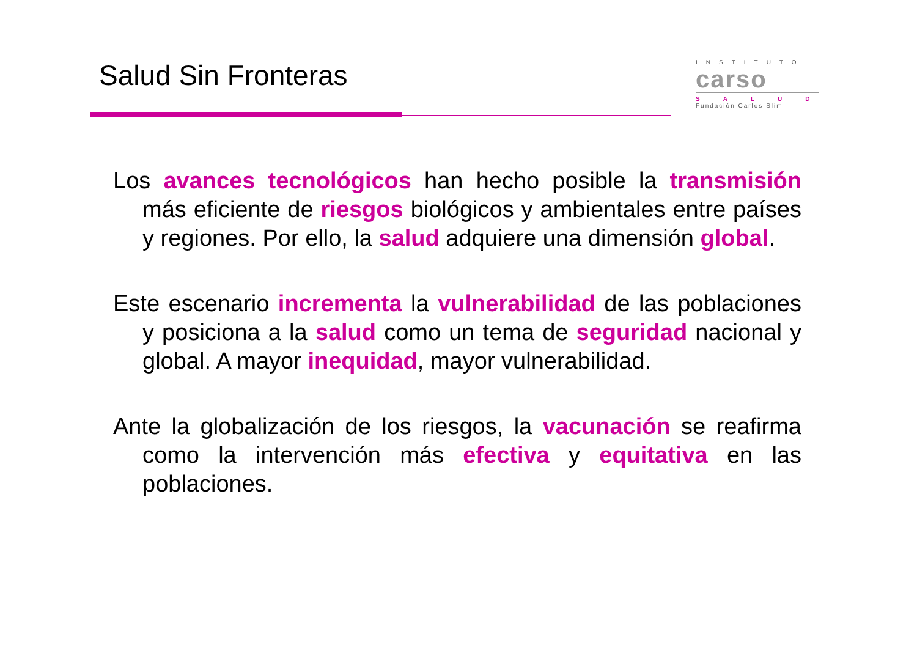Salud Sin Fronteras
INSTITUTO
carso
SALUD
Fundación Carlos Slim
Los avances tecnológicos han hecho posible la transmisión más eficiente de riesgos biológicos y ambientales entre países y regiones. Por ello, la salud adquiere una dimensión global.
Este escenario incrementa la vulnerabilidad de las poblaciones y posiciona a la salud como un tema de seguridad nacional y global. A mayor inequidad, mayor vulnerabilidad.
Ante la globalización de los riesgos, la vacunación se reafirma como la intervención más efectiva y equitativa en las poblaciones.